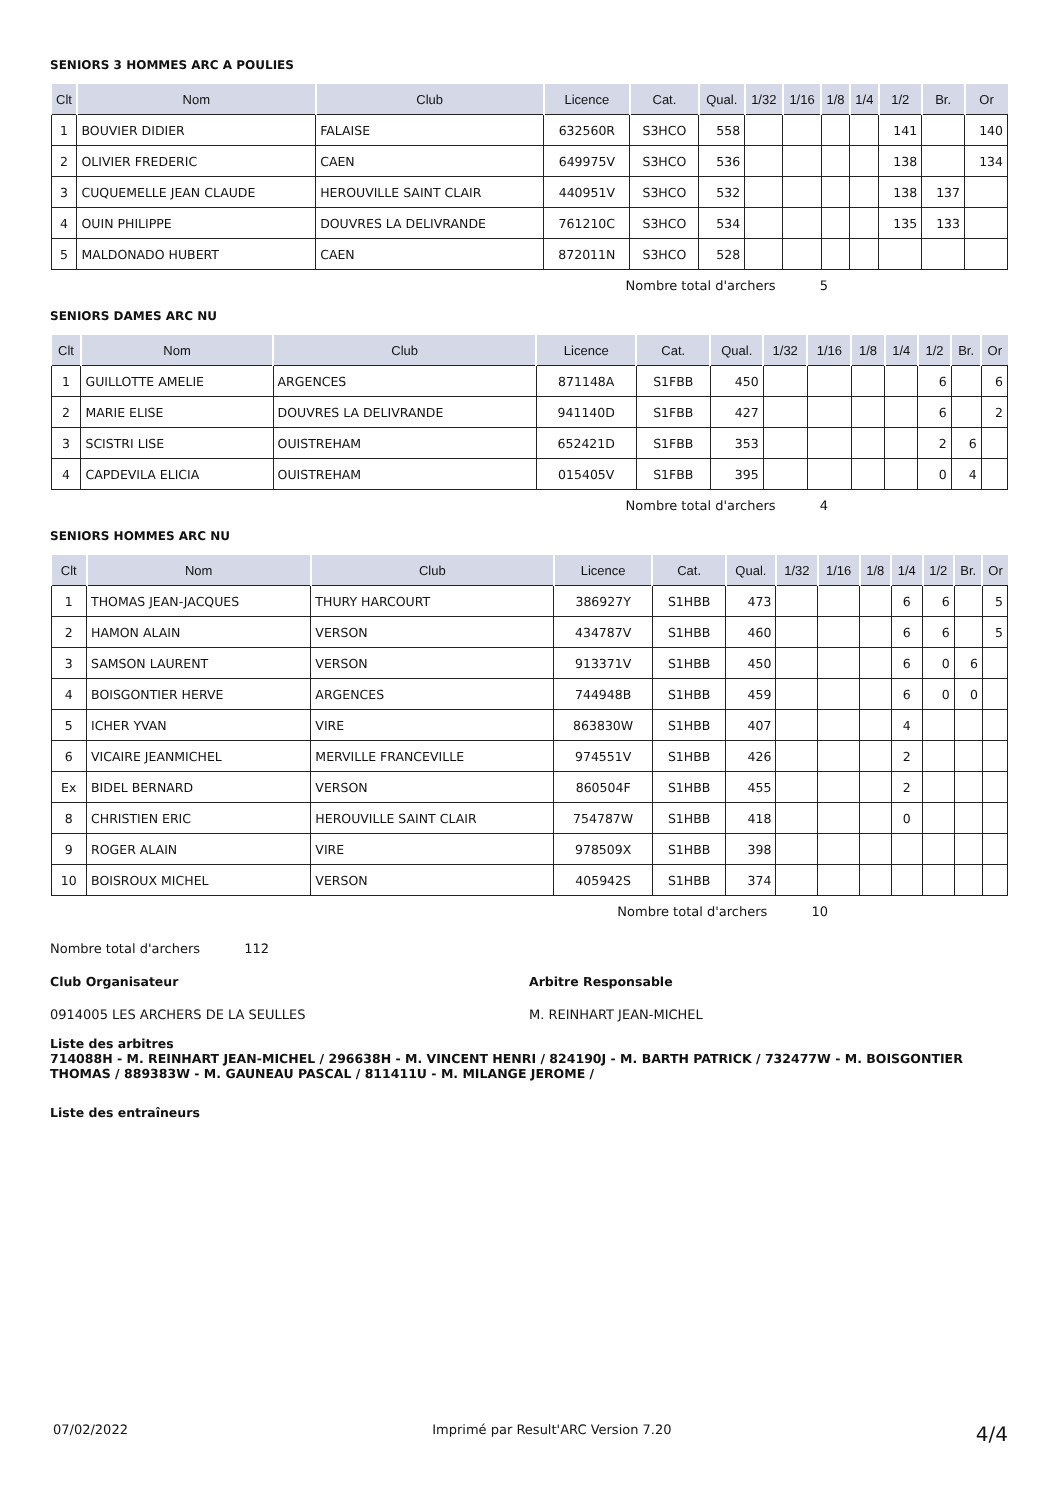SENIORS 3 HOMMES ARC A POULIES
| Clt | Nom | Club | Licence | Cat. | Qual. | 1/32 | 1/16 | 1/8 | 1/4 | 1/2 | Br. | Or |
| --- | --- | --- | --- | --- | --- | --- | --- | --- | --- | --- | --- | --- |
| 1 | BOUVIER DIDIER | FALAISE | 632560R | S3HCO | 558 | | | | | 141 | | 140 |
| 2 | OLIVIER FREDERIC | CAEN | 649975V | S3HCO | 536 | | | | | 138 | | 134 |
| 3 | CUQUEMELLE JEAN CLAUDE | HEROUVILLE SAINT CLAIR | 440951V | S3HCO | 532 | | | | | 138 | 137 | |
| 4 | OUIN PHILIPPE | DOUVRES LA DELIVRANDE | 761210C | S3HCO | 534 | | | | | 135 | 133 | |
| 5 | MALDONADO HUBERT | CAEN | 872011N | S3HCO | 528 | | | | | | | |
Nombre total d'archers 5
SENIORS DAMES ARC NU
| Clt | Nom | Club | Licence | Cat. | Qual. | 1/32 | 1/16 | 1/8 | 1/4 | 1/2 | Br. | Or |
| --- | --- | --- | --- | --- | --- | --- | --- | --- | --- | --- | --- | --- |
| 1 | GUILLOTTE AMELIE | ARGENCES | 871148A | S1FBB | 450 | | | | | 6 | | 6 |
| 2 | MARIE ELISE | DOUVRES LA DELIVRANDE | 941140D | S1FBB | 427 | | | | | 6 | | 2 |
| 3 | SCISTRI LISE | OUISTREHAM | 652421D | S1FBB | 353 | | | | | 2 | 6 | |
| 4 | CAPDEVILA ELICIA | OUISTREHAM | 015405V | S1FBB | 395 | | | | | 0 | 4 | |
Nombre total d'archers 4
SENIORS HOMMES ARC NU
| Clt | Nom | Club | Licence | Cat. | Qual. | 1/32 | 1/16 | 1/8 | 1/4 | 1/2 | Br. | Or |
| --- | --- | --- | --- | --- | --- | --- | --- | --- | --- | --- | --- | --- |
| 1 | THOMAS JEAN-JACQUES | THURY HARCOURT | 386927Y | S1HBB | 473 | | | | 6 | 6 | | 5 |
| 2 | HAMON ALAIN | VERSON | 434787V | S1HBB | 460 | | | | 6 | 6 | | 5 |
| 3 | SAMSON LAURENT | VERSON | 913371V | S1HBB | 450 | | | | 6 | 0 | 6 | |
| 4 | BOISGONTIER HERVE | ARGENCES | 744948B | S1HBB | 459 | | | | 6 | 0 | 0 | |
| 5 | ICHER YVAN | VIRE | 863830W | S1HBB | 407 | | | | 4 | | | |
| 6 | VICAIRE JEANMICHEL | MERVILLE FRANCEVILLE | 974551V | S1HBB | 426 | | | | 2 | | | |
| Ex | BIDEL BERNARD | VERSON | 860504F | S1HBB | 455 | | | | 2 | | | |
| 8 | CHRISTIEN ERIC | HEROUVILLE SAINT CLAIR | 754787W | S1HBB | 418 | | | | 0 | | | |
| 9 | ROGER ALAIN | VIRE | 978509X | S1HBB | 398 | | | | | | | |
| 10 | BOISROUX MICHEL | VERSON | 405942S | S1HBB | 374 | | | | | | | |
Nombre total d'archers 10
Nombre total d'archers 112
Club Organisateur Arbitre Responsable
0914005 LES ARCHERS DE LA SEULLES M. REINHART JEAN-MICHEL
Liste des arbitres
714088H - M. REINHART JEAN-MICHEL / 296638H - M. VINCENT HENRI / 824190J - M. BARTH PATRICK / 732477W - M. BOISGONTIER THOMAS / 889383W - M. GAUNEAU PASCAL / 811411U - M. MILANGE JEROME /
Liste des entraîneurs
07/02/2022 Imprimé par Result'ARC Version 7.20 4/4